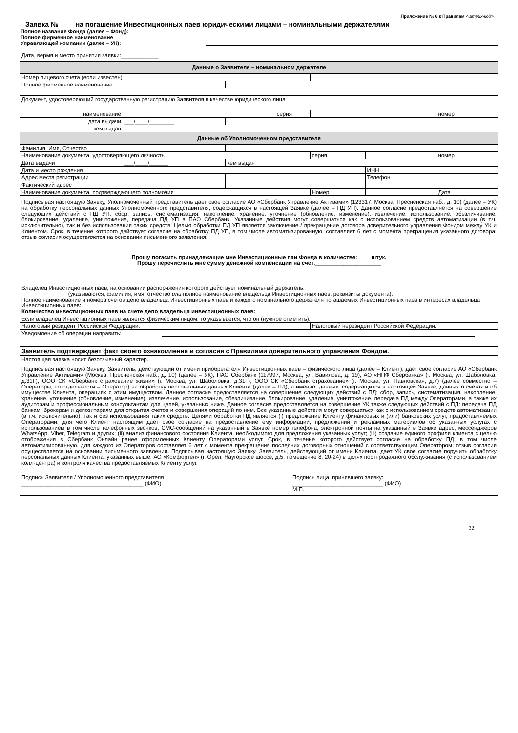Приложение № 6 к Правилам <штрих-код>
Заявка № на погашение Инвестиционных паев юридическими лицами – номинальными держателями
Полное название Фонда (далее – Фонд):
Полное фирменное наименование
Управляющей компании (далее – УК):
| Дата, вермя и место принятия заявки:____________ | | | | | | | |
| Данные о Заявителе – номинальном держателе | | | | | | | |
| Номер лицевого счета (если известен) | | | | | | | |
| Полное фирменное наименование | | | | | | | |
| Документ, удостоверяющий государственную регистрацию Заявителя в качестве юридического лица | | | | | | | |
| наименование | | | серия | | | номер | |
| дата выдачи | ___/____/________ | | | | | | |
| кем выдан | | | | | | | |
| Данные об Уполномоченном представителе | | | | | | | |
| Фамилия, Имя, Отчество | | | | | | | |
| Наименование документа, удостоверяющего личность | | | | серия | | номер | |
| Дата выдачи | ___/____/______ | кем выдан | | | | | |
| Дата и место рождения | | | | | ИНН | | |
| Адрес места регистрации | | | | | Телефон | | |
| Фактический адрес | | | | | | | |
| Наименование документа, подтверждающего полномочия | | | | Номер | | Дата | |
| Подписывая настоящую Заявку, Уполномоченный представитель дает свое согласие АО «Сбербанк Управление Активами» (123317, Москва, Пресненская наб., д. 10) (далее – УК) на обработку персональных данных Уполномоченного представителя, содержащихся в настоящей Заявке (далее – ПД УП). Данное согласие предоставляется на совершение следующих действий с ПД УП: сбор, запись, систематизация, накопление, хранение, уточнение (обновление, изменение), извлечение, использование, обезличивание, блокирование, удаление, уничтожение, передача ПД УП в ПАО Сбербанк. Указанные действия могут совершаться как с использованием средств автоматизации (в т.ч. исключительно), так и без использования таких средств. Целью обработки ПД УП является заключение / прекращение договора доверительного управления Фондом между УК и Клиентом. Срок, в течение которого действует согласие на обработку ПД УП, в том числе автоматизированную, составляет 6 лет с момента прекращения указанного договора; отзыв согласия осуществляется на основании письменного заявления. | | | | | | | |
| Прошу погасить принадлежащие мне Инвестиционные паи Фонда в количестве: штук. Прошу перечислить мне сумму денежной компенсации на счет :_____________________ | | | | | | | |
| Владелец Инвестиционных паев, на основании распоряжения которого действует номинальный держатель: (указываются, фамилия, имя, отчество или полное наименование владельца Инвестиционных паев, реквизиты документа). Полное наименование и номера счетов депо владельца Инвестиционных паев и каждого номинального держателя погашаемых Инвестиционных паев в интересах владельца Инвестиционных паев: Количество инвестиционных паев на счете депо владельца инвестиционных паев:______________ | | | | | | | |
| Если владелец Инвестиционных паев является физическим лицом, то указывается, что он (нужное отметить): | | | | | | | |
| Налоговый резидент Российской Федерации: | | | | Налоговый нерезидент Российской Федерации: | | | |
| Уведомление об операции направить: | | | | | | | |
| Заявитель подтверждает факт своего ознакомления и согласия с Правилами доверительного управления Фондом. | | | | | | | |
| Настоящая заявка носит безотзывный характер. | | | | | | | |
| Подписывая настоящую Заявку, Заявитель, действующий от имени приобретателя Инвестиционных паев – физического лица (далее – Клиент), дает свое согласие АО «Сбербанк Управление Активами» (Москва, Пресненская наб., д. 10) (далее – УК), ПАО Сбербанк (117997, Москва, ул. Вавилова, д. 19), АО «НПФ Сбербанка» (г. Москва, ул. Шаболовка, д.31Г), ООО СК «Сбербанк страхование жизни» (г. Москва, ул. Шаболовка, д.31Г), ООО СК «Сбербанк страхование» (г. Москва, ул. Павловская, д.7) (далее совместно – Операторы, по отдельности – Оператор) на обработку персональных данных Клиента (далее – ПД), а именно: данных, содержащихся в настоящей Заявке, данных о счетах и об имуществе Клиента, операциях с этим имуществом. Данное согласие предоставляется на совершение следующих действий с ПД: сбор, запись, систематизация, накопление, хранение, уточнение (обновление, изменение), извлечение, использование, обезличивание, блокирование, удаление, уничтожение, передача ПД между Операторами, а также их аудиторам и профессиональным консультантам для целей, указанных ниже. Данное согласие предоставляется на совершение УК также следующих действий с ПД: передача ПД банкам, брокерам и депозитариям для открытия счетов и совершения операций по ним. Все указанные действия могут совершаться как с использованием средств автоматизации (в т.ч. исключительно), так и без использования таких средств. Целями обработки ПД является (i) предложение Клиенту финансовых и (или) банковских услуг, предоставляемых Операторами, для чего Клиент настоящим дает свое согласие на предоставление ему информации, предложений и рекламных материалов об указанных услугах с использованием в том числе телефонных звонков, СМС-сообщений на указанный в Заявке номер телефона, электронной почты на указанный в Заявке адрес, мессенджеров WhatsApp, Viber, Telegram и других; (ii) анализ финансового состояния Клиента, необходимого для предложения указанных услуг; (iii) создание единого профиля клиента с целью отображения в Сбербанк Онлайн ранее оформленных Клиенту Операторами услуг. Срок, в течение которого действует согласие на обработку ПД, в том числе автоматизированную, для каждого из Операторов составляет 6 лет с момента прекращения последних договорных отношений с соответствующим Оператором; отзыв согласия осуществляется на основании письменного заявления. Подписывая настоящую Заявку, Заявитель, действующий от имени Клиента, дает УК свое согласие поручить обработку персональных данных Клиента, указанных выше, АО «Комфортел» (г. Орел, Наугорское шоссе, д.5, помещение 8, 20-24) в целях постпродажного обслуживания (с использованием колл-центра) и контроля качества предоставляемых Клиенту услуг. Подпись Заявителя / Уполномоченного представителя _______________________________________ (ФИО) Подпись лица, принявшего заявку: _____________________________ (ФИО) М.П. | | | | | | | |
32